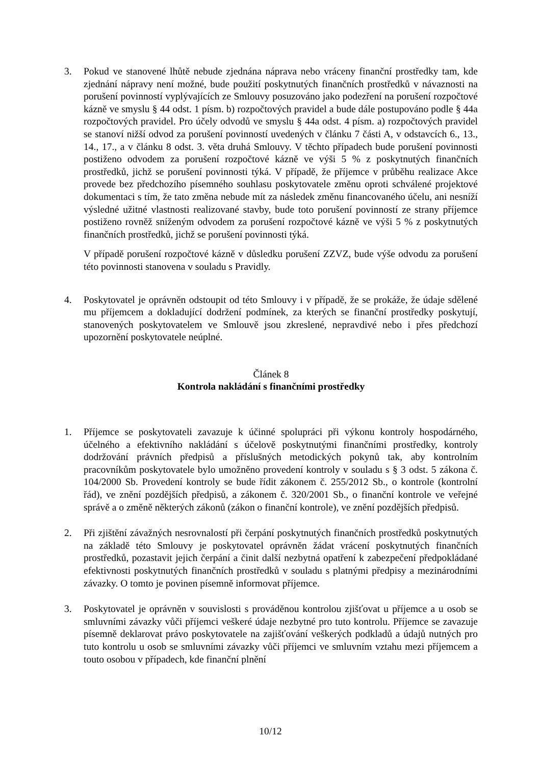3. Pokud ve stanovené lhůtě nebude zjednána náprava nebo vráceny finanční prostředky tam, kde zjednání nápravy není možné, bude použití poskytnutých finančních prostředků v návaznosti na porušení povinností vyplývajících ze Smlouvy posuzováno jako podezření na porušení rozpočtové kázně ve smyslu § 44 odst. 1 písm. b) rozpočtových pravidel a bude dále postupováno podle § 44a rozpočtových pravidel. Pro účely odvodů ve smyslu § 44a odst. 4 písm. a) rozpočtových pravidel se stanoví nižší odvod za porušení povinností uvedených v článku 7 části A, v odstavcích 6., 13., 14., 17., a v článku 8 odst. 3. věta druhá Smlouvy. V těchto případech bude porušení povinnosti postiženo odvodem za porušení rozpočtové kázně ve výši 5 % z poskytnutých finančních prostředků, jichž se porušení povinnosti týká. V případě, že příjemce v průběhu realizace Akce provede bez předchozího písemného souhlasu poskytovatele změnu oproti schválené projektové dokumentaci s tím, že tato změna nebude mít za následek změnu financovaného účelu, ani nesníží výsledné užitné vlastnosti realizované stavby, bude toto porušení povinností ze strany příjemce postiženo rovněž sníženým odvodem za porušení rozpočtové kázně ve výši 5 % z poskytnutých finančních prostředků, jichž se porušení povinnosti týká.
V případě porušení rozpočtové kázně v důsledku porušení ZZVZ, bude výše odvodu za porušení této povinnosti stanovena v souladu s Pravidly.
4. Poskytovatel je oprávněn odstoupit od této Smlouvy i v případě, že se prokáže, že údaje sdělené mu příjemcem a dokladující dodržení podmínek, za kterých se finanční prostředky poskytují, stanovených poskytovatelem ve Smlouvě jsou zkreslené, nepravdivé nebo i přes předchozí upozornění poskytovatele neúplné.
Článek 8
Kontrola nakládání s finančními prostředky
1. Příjemce se poskytovateli zavazuje k účinné spolupráci při výkonu kontroly hospodárného, účelného a efektivního nakládání s účelově poskytnutými finančními prostředky, kontroly dodržování právních předpisů a příslušných metodických pokynů tak, aby kontrolním pracovníkům poskytovatele bylo umožněno provedení kontroly v souladu s § 3 odst. 5 zákona č. 104/2000 Sb. Provedení kontroly se bude řídit zákonem č. 255/2012 Sb., o kontrole (kontrolní řád), ve znění pozdějších předpisů, a zákonem č. 320/2001 Sb., o finanční kontrole ve veřejné správě a o změně některých zákonů (zákon o finanční kontrole), ve znění pozdějších předpisů.
2. Při zjištění závažných nesrovnalostí při čerpání poskytnutých finančních prostředků poskytnutých na základě této Smlouvy je poskytovatel oprávněn žádat vrácení poskytnutých finančních prostředků, pozastavit jejich čerpání a činit další nezbytná opatření k zabezpečení předpokládané efektivnosti poskytnutých finančních prostředků v souladu s platnými předpisy a mezinárodními závazky. O tomto je povinen písemně informovat příjemce.
3. Poskytovatel je oprávněn v souvislosti s prováděnou kontrolou zjišťovat u příjemce a u osob se smluvními závazky vůči příjemci veškeré údaje nezbytné pro tuto kontrolu. Příjemce se zavazuje písemně deklarovat právo poskytovatele na zajišťování veškerých podkladů a údajů nutných pro tuto kontrolu u osob se smluvními závazky vůči příjemci ve smluvním vztahu mezi příjemcem a touto osobou v případech, kde finanční plnění
10/12